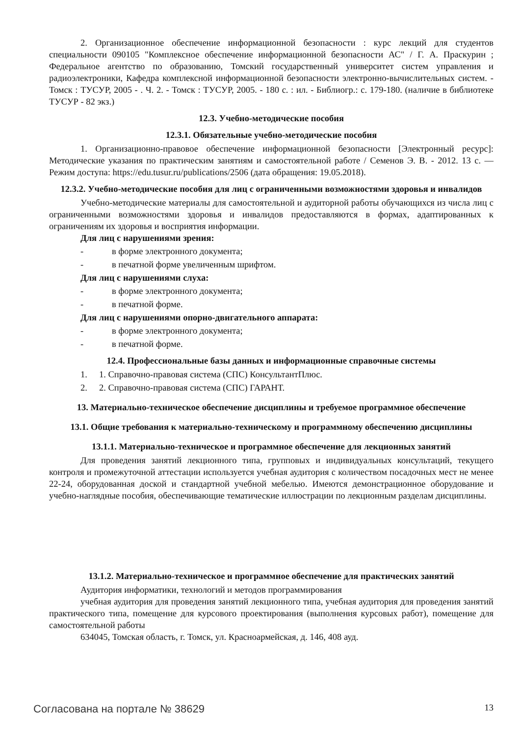2. Организационное обеспечение информационной безопасности : курс лекций для студентов специальности 090105 "Комплексное обеспечение информационной безопасности АС" / Г. А. Праскурин ; Федеральное агентство по образованию, Томский государственный университет систем управления и радиоэлектроники, Кафедра комплексной информационной безопасности электронно-вычислительных систем. - Томск : ТУСУР, 2005 - . Ч. 2. - Томск : ТУСУР, 2005. - 180 с. : ил. - Библиогр.: с. 179-180. (наличие в библиотеке ТУСУР - 82 экз.)
12.3. Учебно-методические пособия
12.3.1. Обязательные учебно-методические пособия
1. Организационно-правовое обеспечение информационной безопасности [Электронный ресурс]: Методические указания по практическим занятиям и самостоятельной работе / Семенов Э. В. - 2012. 13 с. — Режим доступа: https://edu.tusur.ru/publications/2506 (дата обращения: 19.05.2018).
12.3.2. Учебно-методические пособия для лиц с ограниченными возможностями здоровья и инвалидов
Учебно-методические материалы для самостоятельной и аудиторной работы обучающихся из числа лиц с ограниченными возможностями здоровья и инвалидов предоставляются в формах, адаптированных к ограничениям их здоровья и восприятия информации.
Для лиц с нарушениями зрения:
- в форме электронного документа;
- в печатной форме увеличенным шрифтом.
Для лиц с нарушениями слуха:
- в форме электронного документа;
- в печатной форме.
Для лиц с нарушениями опорно-двигательного аппарата:
- в форме электронного документа;
- в печатной форме.
12.4. Профессиональные базы данных и информационные справочные системы
1. 1. Справочно-правовая система (СПС) КонсультантПлюс.
2. 2. Справочно-правовая система (СПС) ГАРАНТ.
13. Материально-техническое обеспечение дисциплины и требуемое программное обеспечение
13.1. Общие требования к материально-техническому и программному обеспечению дисциплины
13.1.1. Материально-техническое и программное обеспечение для лекционных занятий
Для проведения занятий лекционного типа, групповых и индивидуальных консультаций, текущего контроля и промежуточной аттестации используется учебная аудитория с количеством посадочных мест не менее 22-24, оборудованная доской и стандартной учебной мебелью. Имеются демонстрационное оборудование и учебно-наглядные пособия, обеспечивающие тематические иллюстрации по лекционным разделам дисциплины.
13.1.2. Материально-техническое и программное обеспечение для практических занятий
Аудитория информатики, технологий и методов программирования
учебная аудитория для проведения занятий лекционного типа, учебная аудитория для проведения занятий практического типа, помещение для курсового проектирования (выполнения курсовых работ), помещение для самостоятельной работы
634045, Томская область, г. Томск, ул. Красноармейская, д. 146, 408 ауд.
Согласована на портале № 38629 13